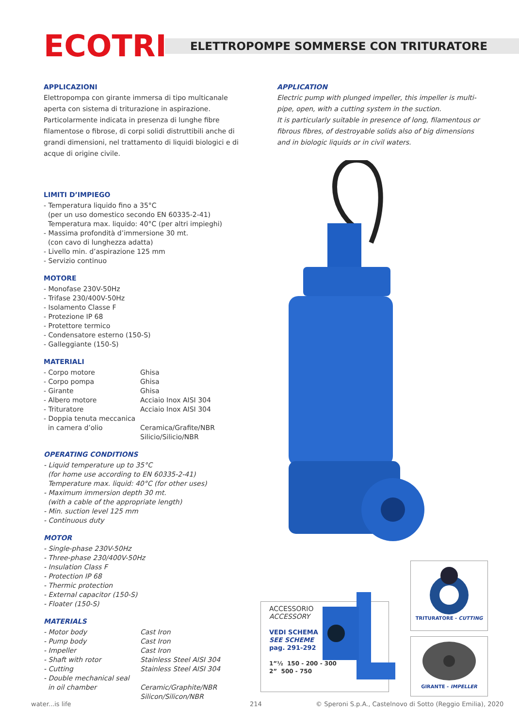ECOTRI
ELETTROPOMPE SOMMERSE CON TRITURATORE
APPLICAZIONI
Elettropompa con girante immersa di tipo multicanale aperta con sistema di triturazione in aspirazione.
Particolarmente indicata in presenza di lunghe fibre filamentose o fibrose, di corpi solidi distruttibili anche di grandi dimensioni, nel trattamento di liquidi biologici e di acque di origine civile.
APPLICATION
Electric pump with plunged impeller, this impeller is multi-pipe, open, with a cutting system in the suction.
It is particularly suitable in presence of long, filamentous or fibrous fibres, of destroyable solids also of big dimensions and in biologic liquids or in civil waters.
LIMITI D’IMPIEGO
- Temperatura liquido fino a 35°C
(per un uso domestico secondo EN 60335-2-41)
Temperatura max. liquido: 40°C (per altri impieghi)
- Massima profondità d’immersione 30 mt.
(con cavo di lunghezza adatta)
- Livello min. d’aspirazione 125 mm
- Servizio continuo
MOTORE
- Monofase 230V-50Hz
- Trifase 230/400V-50Hz
- Isolamento Classe F
- Protezione IP 68
- Protettore termico
- Condensatore esterno (150-S)
- Galleggiante (150-S)
MATERIALI
- Corpo motore Ghisa
- Corpo pompa Ghisa
- Girante Ghisa
- Albero motore Acciaio Inox AISI 304
- Trituratore Acciaio Inox AISI 304
- Doppia tenuta meccanica
in camera d’olio Ceramica/Grafite/NBR
Silicio/Silicio/NBR
OPERATING CONDITIONS
- Liquid temperature up to 35°C
(for home use according to EN 60335-2-41)
Temperature max. liquid: 40°C (for other uses)
- Maximum immersion depth 30 mt.
(with a cable of the appropriate length)
- Min. suction level 125 mm
- Continuous duty
MOTOR
- Single-phase 230V-50Hz
- Three-phase 230/400V-50Hz
- Insulation Class F
- Protection IP 68
- Thermic protection
- External capacitor (150-S)
- Floater (150-S)
MATERIALS
- Motor body Cast Iron
- Pump body Cast Iron
- Impeller Cast Iron
- Shaft with rotor Stainless Steel AISI 304
- Cutting Stainless Steel AISI 304
- Double mechanical seal
in oil chamber Ceramic/Graphite/NBR
Silicon/Silicon/NBR
ACCESSORIO
ACCESSORY
VEDI SCHEMA
SEE SCHEME
pag. 291-292
1”½ 150 - 200 - 300
2” 500 - 750
TRITURATORE - CUTTING
GIRANTE - IMPELLER
water...is life 214
© Speroni S.p.A., Castelnovo di Sotto (Reggio Emilia), 2020